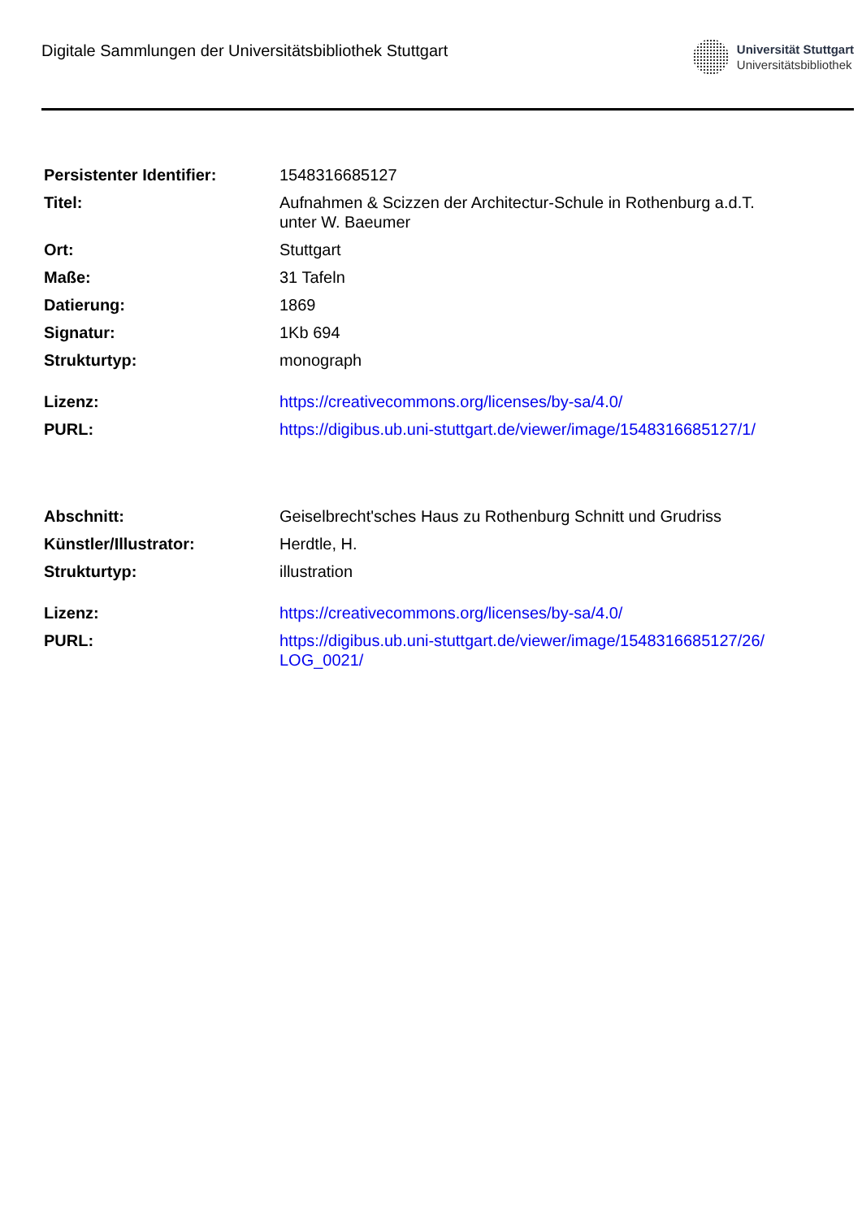Digitale Sammlungen der Universitätsbibliothek Stuttgart
Universität Stuttgart
Universitätsbibliothek
| Persistenter Identifier: | 1548316685127 |
| Titel: | Aufnahmen & Scizzen der Architectur-Schule in Rothenburg a.d.T. unter W. Baeumer |
| Ort: | Stuttgart |
| Maße: | 31 Tafeln |
| Datierung: | 1869 |
| Signatur: | 1Kb 694 |
| Strukturtyp: | monograph |
| Lizenz: | https://creativecommons.org/licenses/by-sa/4.0/ |
| PURL: | https://digibus.ub.uni-stuttgart.de/viewer/image/1548316685127/1/ |
| Abschnitt: | Geiselbrecht'sches Haus zu Rothenburg Schnitt und Grudriss |
| Künstler/Illustrator: | Herdtle, H. |
| Strukturtyp: | illustration |
| Lizenz: | https://creativecommons.org/licenses/by-sa/4.0/ |
| PURL: | https://digibus.ub.uni-stuttgart.de/viewer/image/1548316685127/26/ LOG_0021/ |